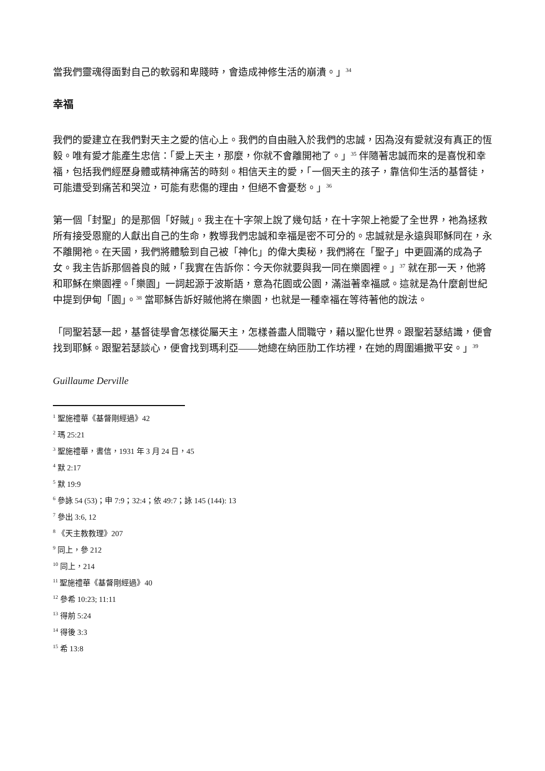當我們靈魂得面對自己的軟弱和卑賤時，會造成神修生活的崩潰。」<sup>34</sup>
幸福
我們的愛建立在我們對天主之愛的信心上。我們的自由融入於我們的忠誠，因為沒有愛就沒有真正的恆毅。唯有愛才能產生忠信：「愛上天主，那麼，你就不會離開祂了。」<sup>35</sup> 伴隨著忠誠而來的是喜悅和幸福，包括我們經歷身體或精神痛苦的時刻。相信天主的愛，「一個天主的孩子，靠信仰生活的基督徒，可能遭受到痛苦和哭泣，可能有悲傷的理由，但絕不會憂愁。」<sup>36</sup>
第一個「封聖」的是那個「好賊」。我主在十字架上說了幾句話，在十字架上祂愛了全世界，祂為拯救所有接受恩寵的人獻出自己的生命，教導我們忠誠和幸福是密不可分的。忠誠就是永遠與耶穌同在，永不離開祂。在天國，我們將體驗到自己被「神化」的偉大奧秘，我們將在「聖子」中更圓滿的成為子女。我主告訴那個善良的賊，「我實在告訴你：今天你就要與我一同在樂園裡。」<sup>37</sup> 就在那一天，他將和耶穌在樂園裡。「樂園」一詞起源于波斯語，意為花園或公園，滿溢著幸福感。這就是為什麼創世紀中提到伊甸「園」。<sup>38</sup> 當耶穌告訴好賊他將在樂園，也就是一種幸福在等待著他的說法。
「同聖若瑟一起，基督徒學會怎樣從屬天主，怎樣善盡人間職守，藉以聖化世界。跟聖若瑟結識，便會找到耶穌。跟聖若瑟談心，便會找到瑪利亞——她總在納匝肋工作坊裡，在她的周圍遍撒平安。」<sup>39</sup>
Guillaume Derville
<sup>1</sup> 聖施禮華《基督剛經過》42
<sup>2</sup> 瑪 25:21
<sup>3</sup> 聖施禮華，書信，1931 年 3 月 24 日，45
<sup>4</sup> 默 2:17
<sup>5</sup> 默 19:9
<sup>6</sup> 參詠 54 (53)；申 7:9；32:4；依 49:7；詠 145 (144): 13
<sup>7</sup> 參出 3:6, 12
<sup>8</sup> 《天主教教理》207
<sup>9</sup> 同上，參 212
<sup>10</sup> 同上，214
<sup>11</sup> 聖施禮華《基督剛經過》40
<sup>12</sup> 參希 10:23; 11:11
<sup>13</sup> 得前 5:24
<sup>14</sup> 得後 3:3
<sup>15</sup> 希 13:8